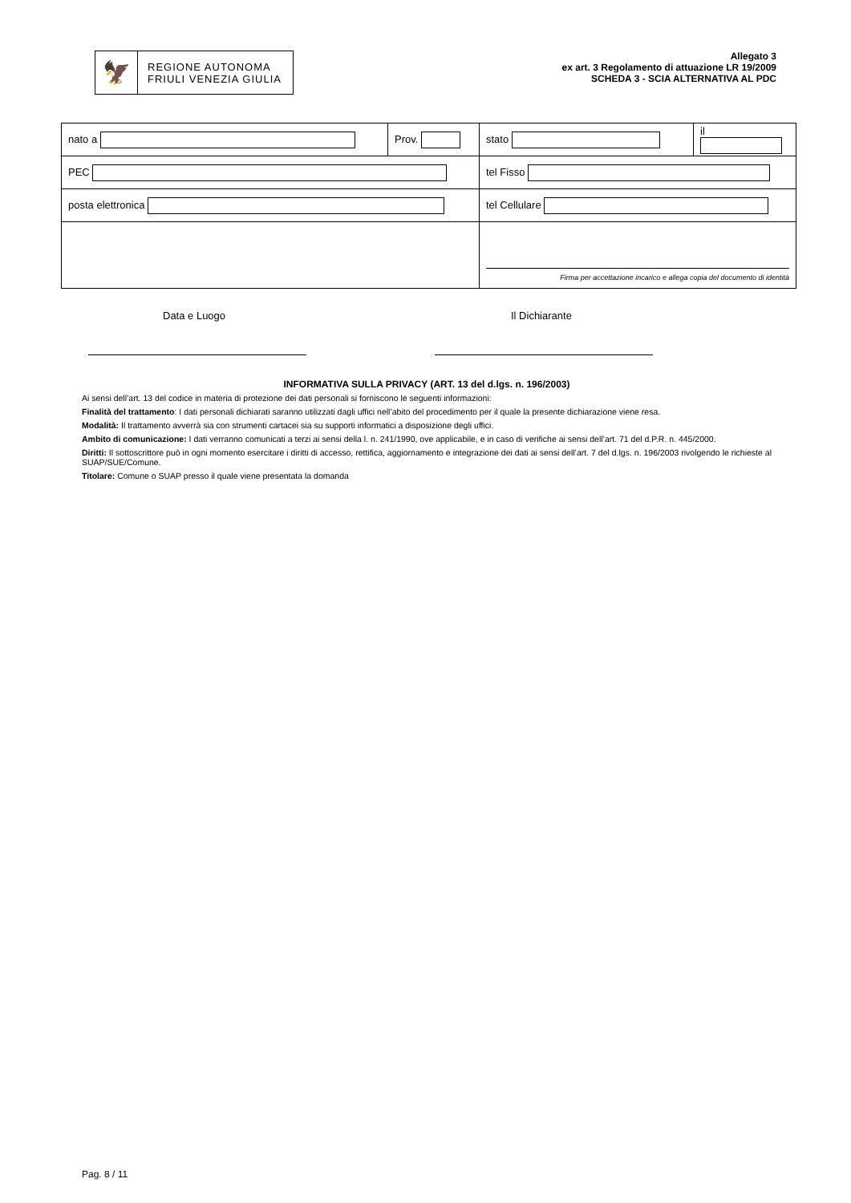🦅
REGIONE AUTONOMA
FRIULI VENEZIA GIULIA
Allegato 3
ex art. 3 Regolamento di attuazione LR 19/2009
SCHEDA 3 - SCIA ALTERNATIVA AL PDC
| nato a | Prov. | stato | il |
| PEC | | tel Fisso | |
| posta elettronica | | tel Cellulare | |
| | | Firma per accettazione incarico e allega copia del documento di identità | |
Data e Luogo Il Dichiarante
INFORMATIVA SULLA PRIVACY (ART. 13 del d.lgs. n. 196/2003)
Ai sensi dell’art. 13 del codice in materia di protezione dei dati personali si forniscono le seguenti informazioni:
Finalità del trattamento: I dati personali dichiarati saranno utilizzati dagli uffici nell’abito del procedimento per il quale la presente dichiarazione viene resa.
Modalità: Il trattamento avverrà sia con strumenti cartacei sia su supporti informatici a disposizione degli uffici.
Ambito di comunicazione: I dati verranno comunicati a terzi ai sensi della l. n. 241/1990, ove applicabile, e in caso di verifiche ai sensi dell’art. 71 del d.P.R. n. 445/2000.
Diritti: Il sottoscrittore può in ogni momento esercitare i diritti di accesso, rettifica, aggiornamento e integrazione dei dati ai sensi dell’art. 7 del d.lgs. n. 196/2003 rivolgendo le richieste al SUAP/SUE/Comune.
Titolare: Comune o SUAP presso il quale viene presentata la domanda
Pag. 8 / 11